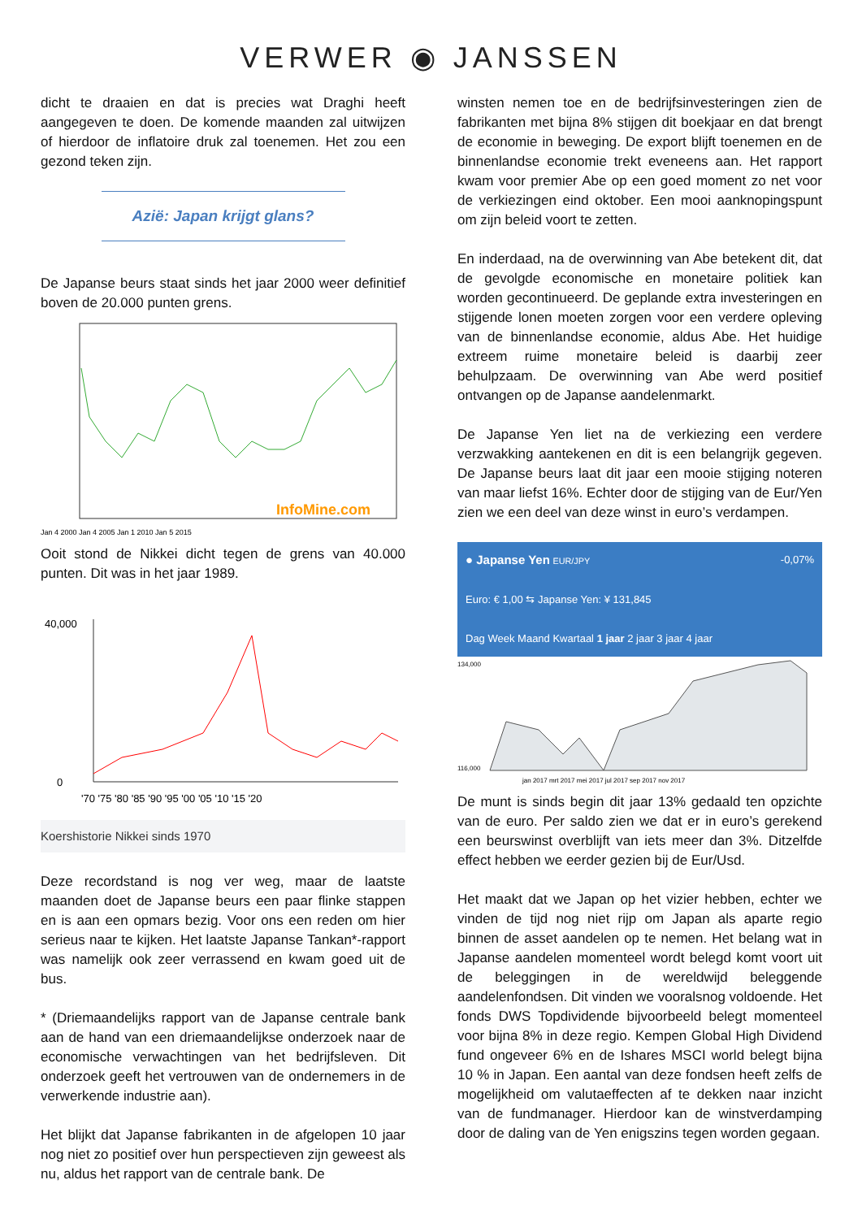VERWER ◉ JANSSEN
dicht te draaien en dat is precies wat Draghi heeft aangegeven te doen. De komende maanden zal uitwijzen of hierdoor de inflatoire druk zal toenemen. Het zou een gezond teken zijn.
Azië: Japan krijgt glans?
De Japanse beurs staat sinds het jaar 2000 weer definitief boven de 20.000 punten grens.
Jan 4 2000 Jan 4 2005 Jan 1 2010 Jan 5 2015
InfoMine.com
Ooit stond de Nikkei dicht tegen de grens van 40.000 punten. Dit was in het jaar 1989.
40,000
0
'70 '75 '80 '85 '90 '95 '00 '05 '10 '15 '20
Koershistorie Nikkei sinds 1970
Deze recordstand is nog ver weg, maar de laatste maanden doet de Japanse beurs een paar flinke stappen en is aan een opmars bezig. Voor ons een reden om hier serieus naar te kijken. Het laatste Japanse Tankan*-rapport was namelijk ook zeer verrassend en kwam goed uit de bus.
* (Driemaandelijks rapport van de Japanse centrale bank aan de hand van een driemaandelijkse onderzoek naar de economische verwachtingen van het bedrijfsleven. Dit onderzoek geeft het vertrouwen van de ondernemers in de verwerkende industrie aan).
Het blijkt dat Japanse fabrikanten in de afgelopen 10 jaar nog niet zo positief over hun perspectieven zijn geweest als nu, aldus het rapport van de centrale bank. De
winsten nemen toe en de bedrijfsinvesteringen zien de fabrikanten met bijna 8% stijgen dit boekjaar en dat brengt de economie in beweging. De export blijft toenemen en de binnenlandse economie trekt eveneens aan. Het rapport kwam voor premier Abe op een goed moment zo net voor de verkiezingen eind oktober. Een mooi aanknopingspunt om zijn beleid voort te zetten.
En inderdaad, na de overwinning van Abe betekent dit, dat de gevolgde economische en monetaire politiek kan worden gecontinueerd. De geplande extra investeringen en stijgende lonen moeten zorgen voor een verdere opleving van de binnenlandse economie, aldus Abe. Het huidige extreem ruime monetaire beleid is daarbij zeer behulpzaam. De overwinning van Abe werd positief ontvangen op de Japanse aandelenmarkt.
De Japanse Yen liet na de verkiezing een verdere verzwakking aantekenen en dit is een belangrijk gegeven. De Japanse beurs laat dit jaar een mooie stijging noteren van maar liefst 16%. Echter door de stijging van de Eur/Yen zien we een deel van deze winst in euro’s verdampen.
● Japanse Yen EUR/JPY -0,07%
Euro: € 1,00 ⇆ Japanse Yen: ¥ 131,845
Dag Week Maand Kwartaal 1 jaar 2 jaar 3 jaar 4 jaar
134,000
116,000
jan 2017 mrt 2017 mei 2017 jul 2017 sep 2017 nov 2017
De munt is sinds begin dit jaar 13% gedaald ten opzichte van de euro. Per saldo zien we dat er in euro’s gerekend een beurswinst overblijft van iets meer dan 3%. Ditzelfde effect hebben we eerder gezien bij de Eur/Usd.
Het maakt dat we Japan op het vizier hebben, echter we vinden de tijd nog niet rijp om Japan als aparte regio binnen de asset aandelen op te nemen. Het belang wat in Japanse aandelen momenteel wordt belegd komt voort uit de beleggingen in de wereldwijd beleggende aandelenfondsen. Dit vinden we vooralsnog voldoende. Het fonds DWS Topdividende bijvoorbeeld belegt momenteel voor bijna 8% in deze regio. Kempen Global High Dividend fund ongeveer 6% en de Ishares MSCI world belegt bijna 10 % in Japan. Een aantal van deze fondsen heeft zelfs de mogelijkheid om valutaeffecten af te dekken naar inzicht van de fundmanager. Hierdoor kan de winstverdamping door de daling van de Yen enigszins tegen worden gegaan.